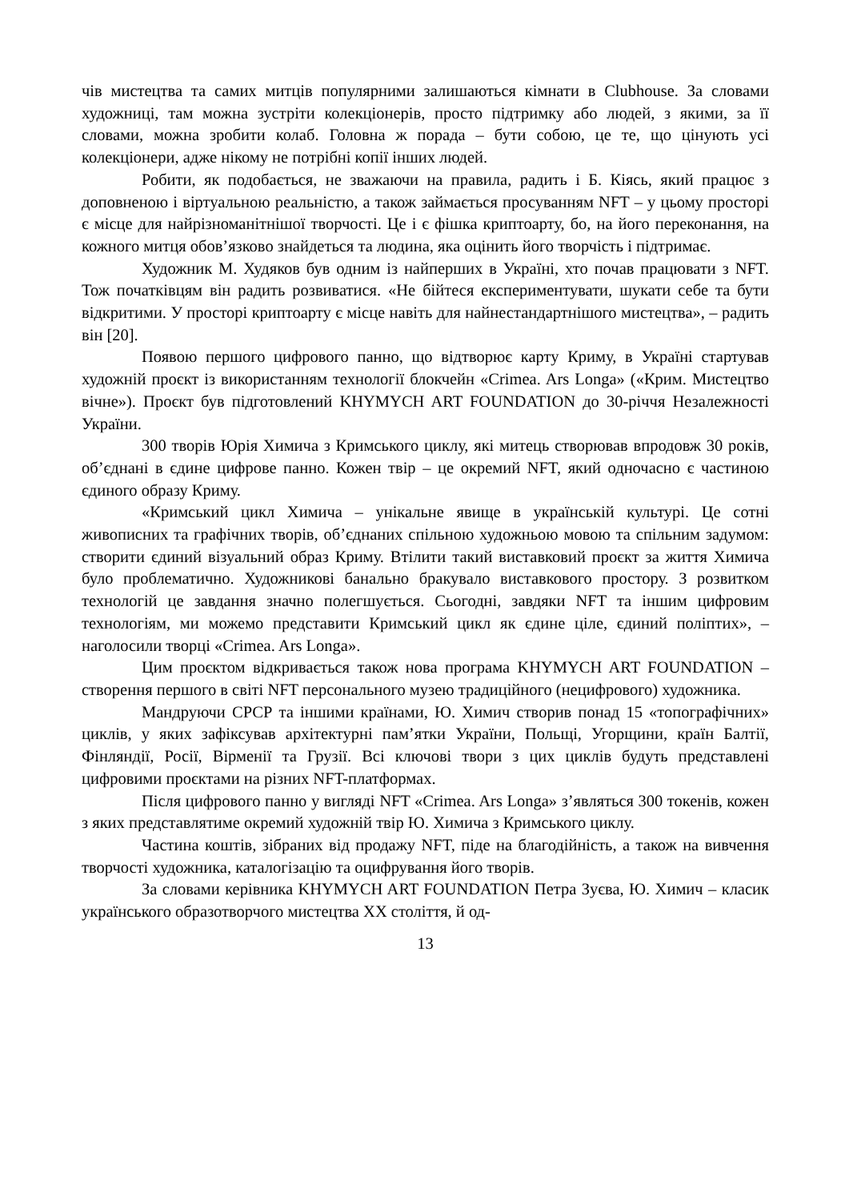чів мистецтва та самих митців популярними залишаються кімнати в Clubhouse. За словами художниці, там можна зустріти колекціонерів, просто підтримку або людей, з якими, за її словами, можна зробити колаб. Головна ж порада – бути собою, це те, що цінують усі колекціонери, адже нікому не потрібні копії інших людей.
Робити, як подобається, не зважаючи на правила, радить і Б. Кіясь, який працює з доповненою і віртуальною реальністю, а також займається просуванням NFT – у цьому просторі є місце для найрізноманітнішої творчості. Це і є фішка криптоарту, бо, на його переконання, на кожного митця обов’язково знайдеться та людина, яка оцінить його творчість і підтримає.
Художник М. Худяков був одним із найперших в Україні, хто почав працювати з NFT. Тож початківцям він радить розвиватися. «Не бійтеся експериментувати, шукати себе та бути відкритими. У просторі криптоарту є місце навіть для найнестандартнішого мистецтва», – радить він [20].
Появою першого цифрового панно, що відтворює карту Криму, в Україні стартував художній проєкт із використанням технології блокчейн «Crimea. Ars Longa» («Крим. Мистецтво вічне»). Проєкт був підготовлений KHYMYCH ART FOUNDATION до 30-річчя Незалежності України.
300 творів Юрія Химича з Кримського циклу, які митець створював впродовж 30 років, об’єднані в єдине цифрове панно. Кожен твір – це окремий NFT, який одночасно є частиною єдиного образу Криму.
«Кримський цикл Химича – унікальне явище в українській культурі. Це сотні живописних та графічних творів, об’єднаних спільною художньою мовою та спільним задумом: створити єдиний візуальний образ Криму. Втілити такий виставковий проєкт за життя Химича було проблематично. Художникові банально бракувало виставкового простору. З розвитком технологій це завдання значно полегшується. Сьогодні, завдяки NFT та іншим цифровим технологіям, ми можемо представити Кримський цикл як єдине ціле, єдиний поліптих», – наголосили творці «Crimea. Ars Longa».
Цим проєктом відкривається також нова програма KHYMYCH ART FOUNDATION – створення першого в світі NFT персонального музею традиційного (нецифрового) художника.
Мандруючи СРСР та іншими країнами, Ю. Химич створив понад 15 «топографічних» циклів, у яких зафіксував архітектурні пам’ятки України, Польщі, Угорщини, країн Балтії, Фінляндії, Росії, Вірменії та Грузії. Всі ключові твори з цих циклів будуть представлені цифровими проєктами на різних NFT-платформах.
Після цифрового панно у вигляді NFT «Crimea. Ars Longa» з’являться 300 токенів, кожен з яких представлятиме окремий художній твір Ю. Химича з Кримського циклу.
Частина коштів, зібраних від продажу NFT, піде на благодійність, а також на вивчення творчості художника, каталогізацію та оцифрування його творів.
За словами керівника KHYMYCH ART FOUNDATION Петра Зуєва, Ю. Химич – класик українського образотворчого мистецтва XX століття, й од-
13